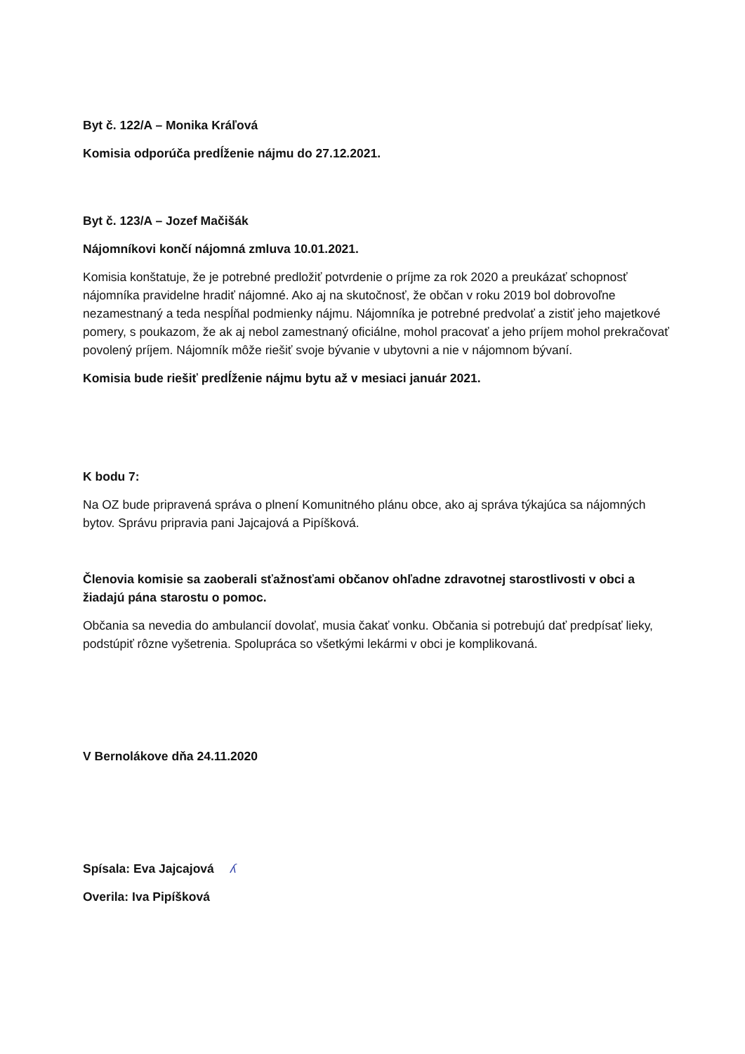Byt č. 122/A – Monika Kráľová
Komisia odporúča predĺženie nájmu do 27.12.2021.
Byt č. 123/A – Jozef Mačišák
Nájomníkovi končí nájomná zmluva 10.01.2021.
Komisia konštatuje, že je potrebné predložiť potvrdenie o príjme za rok 2020 a preukázať schopnosť nájomníka pravidelne hradiť nájomné. Ako aj na skutočnosť, že občan v roku 2019 bol dobrovoľne nezamestnaný a teda nespĺňal podmienky nájmu. Nájomníka je potrebné predvolať a zistiť jeho majetkové pomery, s poukazom, že ak aj nebol zamestnaný oficiálne, mohol pracovať a jeho príjem mohol prekračovať povolený príjem. Nájomník môže riešiť svoje bývanie v ubytovni a nie v nájomnom bývaní.
Komisia bude riešiť predĺženie nájmu bytu až v mesiaci január 2021.
K bodu 7:
Na OZ bude pripravená správa o plnení Komunitného plánu obce, ako aj správa týkajúca sa nájomných bytov. Správu pripravia pani Jajcajová a Pipíšková.
Členovia komisie sa zaoberali sťažnosťami občanov ohľadne zdravotnej starostlivosti v obci a žiadajú pána starostu o pomoc.
Občania sa nevedia do ambulancií dovolať, musia čakať vonku. Občania si potrebujú dať predpísať lieky, podstúpiť rôzne vyšetrenia. Spolupráca so všetkými lekármi v obci je komplikovaná.
V Bernolákove dňa 24.11.2020
Spísala: Eva Jajcajová ʎ
Overila: Iva Pipíšková